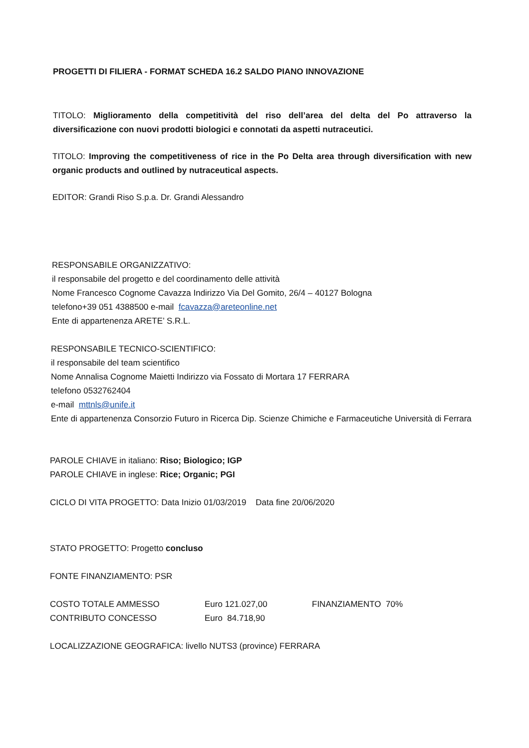PROGETTI DI FILIERA - FORMAT SCHEDA 16.2 SALDO PIANO INNOVAZIONE
TITOLO: Miglioramento della competitività del riso dell’area del delta del Po attraverso la diversificazione con nuovi prodotti biologici e connotati da aspetti nutraceutici.
TITOLO: Improving the competitiveness of rice in the Po Delta area through diversification with new organic products and outlined by nutraceutical aspects.
EDITOR: Grandi Riso S.p.a. Dr. Grandi Alessandro
RESPONSABILE ORGANIZZATIVO:
il responsabile del progetto e del coordinamento delle attività
Nome Francesco Cognome Cavazza Indirizzo Via Del Gomito, 26/4 – 40127 Bologna
telefono+39 051 4388500 e-mail fcavazza@areteonline.net
Ente di appartenenza ARETE’ S.R.L.
RESPONSABILE TECNICO-SCIENTIFICO:
il responsabile del team scientifico
Nome Annalisa Cognome Maietti Indirizzo via Fossato di Mortara 17 FERRARA
telefono 0532762404
e-mail mttnls@unife.it
Ente di appartenenza Consorzio Futuro in Ricerca Dip. Scienze Chimiche e Farmaceutiche Università di Ferrara
PAROLE CHIAVE in italiano: Riso; Biologico; IGP
PAROLE CHIAVE in inglese: Rice; Organic; PGI
CICLO DI VITA PROGETTO: Data Inizio 01/03/2019 Data fine 20/06/2020
STATO PROGETTO: Progetto concluso
FONTE FINANZIAMENTO: PSR
| COSTO TOTALE AMMESSO | Euro 121.027,00 | FINANZIAMENTO 70% |
| CONTRIBUTO CONCESSO | Euro 84.718,90 | |
LOCALIZZAZIONE GEOGRAFICA: livello NUTS3 (province) FERRARA